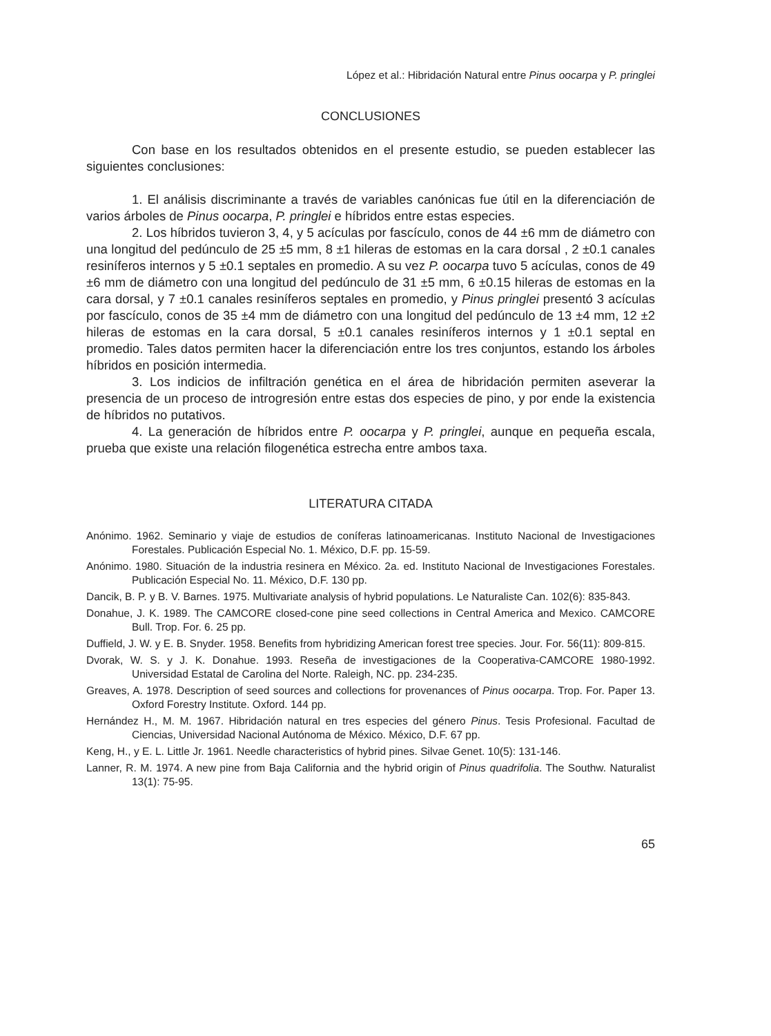López et al.: Hibridación Natural entre Pinus oocarpa y P. pringlei
CONCLUSIONES
Con base en los resultados obtenidos en el presente estudio, se pueden establecer las siguientes conclusiones:
1. El análisis discriminante a través de variables canónicas fue útil en la diferenciación de varios árboles de Pinus oocarpa, P. pringlei e híbridos entre estas especies.
2. Los híbridos tuvieron 3, 4, y 5 acículas por fascículo, conos de 44 ±6 mm de diámetro con una longitud del pedúnculo de 25 ±5 mm, 8 ±1 hileras de estomas en la cara dorsal , 2 ±0.1 canales resiníferos internos y 5 ±0.1 septales en promedio. A su vez P. oocarpa tuvo 5 acículas, conos de 49 ±6 mm de diámetro con una longitud del pedúnculo de 31 ±5 mm, 6 ±0.15 hileras de estomas en la cara dorsal, y 7 ±0.1 canales resiníferos septales en promedio, y Pinus pringlei presentó 3 acículas por fascículo, conos de 35 ±4 mm de diámetro con una longitud del pedúnculo de 13 ±4 mm, 12 ±2 hileras de estomas en la cara dorsal, 5 ±0.1 canales resiníferos internos y 1 ±0.1 septal en promedio. Tales datos permiten hacer la diferenciación entre los tres conjuntos, estando los árboles híbridos en posición intermedia.
3. Los indicios de infiltración genética en el área de hibridación permiten aseverar la presencia de un proceso de introgresión entre estas dos especies de pino, y por ende la existencia de híbridos no putativos.
4. La generación de híbridos entre P. oocarpa y P. pringlei, aunque en pequeña escala, prueba que existe una relación filogenética estrecha entre ambos taxa.
LITERATURA CITADA
Anónimo. 1962. Seminario y viaje de estudios de coníferas latinoamericanas. Instituto Nacional de Investigaciones Forestales. Publicación Especial No. 1. México, D.F. pp. 15-59.
Anónimo. 1980. Situación de la industria resinera en México. 2a. ed. Instituto Nacional de Investigaciones Forestales. Publicación Especial No. 11. México, D.F. 130 pp.
Dancik, B. P. y B. V. Barnes. 1975. Multivariate analysis of hybrid populations. Le Naturaliste Can. 102(6): 835-843.
Donahue, J. K. 1989. The CAMCORE closed-cone pine seed collections in Central America and Mexico. CAMCORE Bull. Trop. For. 6. 25 pp.
Duffield, J. W. y E. B. Snyder. 1958. Benefits from hybridizing American forest tree species. Jour. For. 56(11): 809-815.
Dvorak, W. S. y J. K. Donahue. 1993. Reseña de investigaciones de la Cooperativa-CAMCORE 1980-1992. Universidad Estatal de Carolina del Norte. Raleigh, NC. pp. 234-235.
Greaves, A. 1978. Description of seed sources and collections for provenances of Pinus oocarpa. Trop. For. Paper 13. Oxford Forestry Institute. Oxford. 144 pp.
Hernández H., M. M. 1967. Hibridación natural en tres especies del género Pinus. Tesis Profesional. Facultad de Ciencias, Universidad Nacional Autónoma de México. México, D.F. 67 pp.
Keng, H., y E. L. Little Jr. 1961. Needle characteristics of hybrid pines. Silvae Genet. 10(5): 131-146.
Lanner, R. M. 1974. A new pine from Baja California and the hybrid origin of Pinus quadrifolia. The Southw. Naturalist 13(1): 75-95.
65